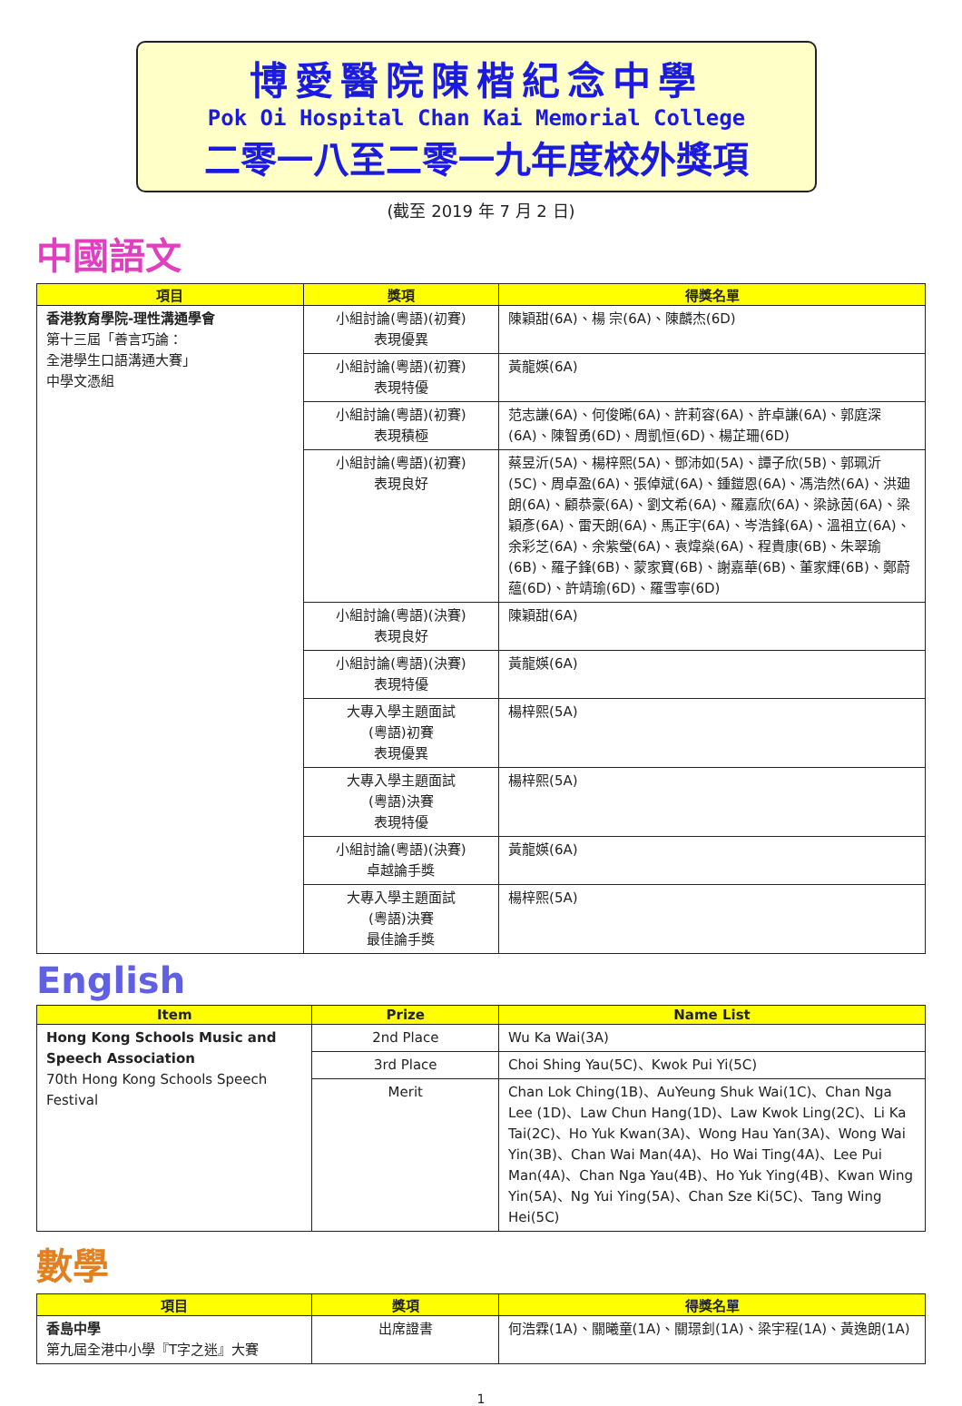博愛醫院陳楷紀念中學
Pok Oi Hospital Chan Kai Memorial College
二零一八至二零一九年度校外獎項
(截至 2019 年 7 月 2 日)
中國語文
| 項目 | 獎項 | 得獎名單 |
| --- | --- | --- |
| 香港教育學院-理性溝通學會 第十三屆「善言巧論： 全港學生口語溝通大賽」 中學文憑組 | 小組討論(粵語)(初賽) 表現優異 | 陳穎甜(6A)、楊 宗(6A)、陳麟杰(6D) |
| | 小組討論(粵語)(初賽) 表現特優 | 黃龍媖(6A) |
| | 小組討論(粵語)(初賽) 表現積極 | 范志謙(6A)、何俊晞(6A)、許莉容(6A)、許卓謙(6A)、郭庭深(6A)、陳智勇(6D)、周凱恒(6D)、楊芷珊(6D) |
| | 小組討論(粵語)(初賽) 表現良好 | 蔡昱沂(5A)、楊梓熙(5A)、鄧沛如(5A)、譚子欣(5B)、郭珮沂(5C)、周卓盈(6A)、張倬斌(6A)、鍾鎧恩(6A)、馮浩然(6A)、洪廸朗(6A)、顧恭豪(6A)、劉文希(6A)、羅嘉欣(6A)、梁詠茵(6A)、梁穎彥(6A)、雷天朗(6A)、馬正宇(6A)、岑浩鋒(6A)、溫祖立(6A)、余彩芝(6A)、余紫瑩(6A)、袁煒燊(6A)、程貴康(6B)、朱翠瑜(6B)、羅子鋒(6B)、蒙家寶(6B)、謝嘉華(6B)、董家輝(6B)、鄭蔚蘊(6D)、許靖瑜(6D)、羅雪寧(6D) |
| | 小組討論(粵語)(決賽) 表現良好 | 陳穎甜(6A) |
| | 小組討論(粵語)(決賽) 表現特優 | 黃龍媖(6A) |
| | 大專入學主題面試 (粵語)初賽 表現優異 | 楊梓熙(5A) |
| | 大專入學主題面試 (粵語)決賽 表現特優 | 楊梓熙(5A) |
| | 小組討論(粵語)(決賽) 卓越論手獎 | 黃龍媖(6A) |
| | 大專入學主題面試 (粵語)決賽 最佳論手獎 | 楊梓熙(5A) |
English
| Item | Prize | Name List |
| --- | --- | --- |
| Hong Kong Schools Music and Speech Association 70th Hong Kong Schools Speech Festival | 2nd Place | Wu Ka Wai(3A) |
| | 3rd Place | Choi Shing Yau(5C)、Kwok Pui Yi(5C) |
| | Merit | Chan Lok Ching(1B)、AuYeung Shuk Wai(1C)、Chan Nga Lee (1D)、Law Chun Hang(1D)、Law Kwok Ling(2C)、Li Ka Tai(2C)、Ho Yuk Kwan(3A)、Wong Hau Yan(3A)、Wong Wai Yin(3B)、Chan Wai Man(4A)、Ho Wai Ting(4A)、Lee Pui Man(4A)、Chan Nga Yau(4B)、Ho Yuk Ying(4B)、Kwan Wing Yin(5A)、Ng Yui Ying(5A)、Chan Sze Ki(5C)、Tang Wing Hei(5C) |
數學
| 項目 | 獎項 | 得獎名單 |
| --- | --- | --- |
| 香島中學 第九屆全港中小學『T字之迷』大賽 | 出席證書 | 何浩霖(1A)、關曦童(1A)、關璟釗(1A)、梁宇程(1A)、黃逸朗(1A) |
1